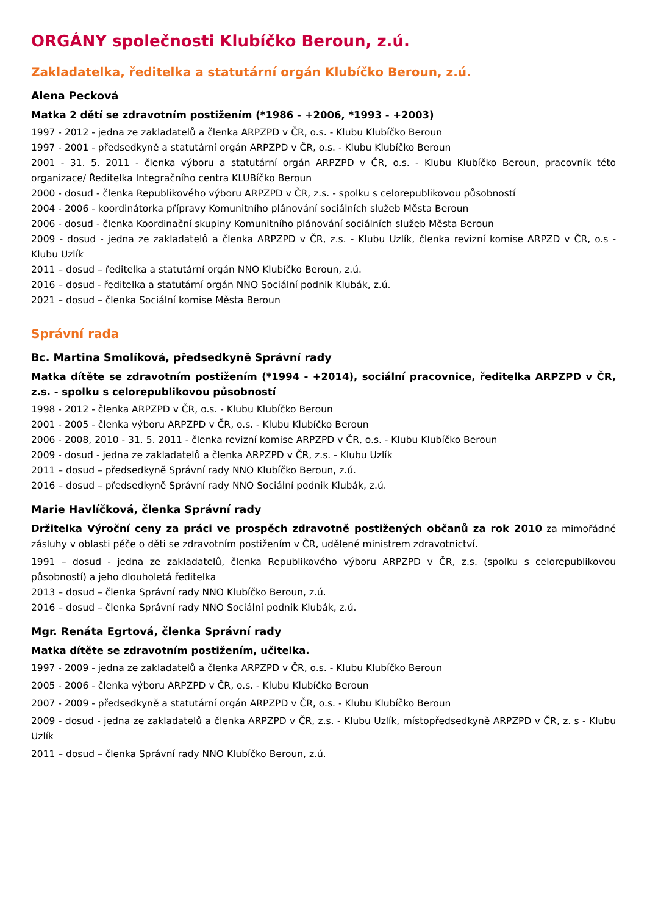ORGÁNY společnosti Klubíčko Beroun, z.ú.
Zakladatelka, ředitelka a statutární orgán Klubíčko Beroun, z.ú.
Alena Pecková
Matka 2 dětí se zdravotním postižením (*1986 - +2006, *1993 - +2003)
1997 - 2012 - jedna ze zakladatelů a členka ARPZPD v ČR, o.s. - Klubu Klubíčko Beroun
1997 - 2001 - předsedkyně a statutární orgán ARPZPD v ČR, o.s. - Klubu Klubíčko Beroun
2001 - 31. 5. 2011 - členka výboru a statutární orgán ARPZPD v ČR, o.s. - Klubu Klubíčko Beroun, pracovník této organizace/ Ředitelka Integračního centra KLUBíčko Beroun
2000 - dosud - členka Republikového výboru ARPZPD v ČR, z.s. - spolku s celorepublikovou působností
2004 - 2006 - koordinátorka přípravy Komunitního plánování sociálních služeb Města Beroun
2006 - dosud - členka Koordinační skupiny Komunitního plánování sociálních služeb Města Beroun
2009 - dosud - jedna ze zakladatelů a členka ARPZPD v ČR, z.s. - Klubu Uzlík, členka revizní komise ARPZD v ČR, o.s - Klubu Uzlík
2011 – dosud – ředitelka a statutární orgán NNO Klubíčko Beroun, z.ú.
2016 – dosud - ředitelka a statutární orgán NNO Sociální podnik Klubák, z.ú.
2021 – dosud – členka Sociální komise Města Beroun
Správní rada
Bc. Martina Smolíková, předsedkyně Správní rady
Matka dítěte se zdravotním postižením (*1994 - +2014), sociální pracovnice, ředitelka ARPZPD v ČR, z.s. - spolku s celorepublikovou působností
1998 - 2012 - členka ARPZPD v ČR, o.s. - Klubu Klubíčko Beroun
2001 - 2005 - členka výboru ARPZPD v ČR, o.s. - Klubu Klubíčko Beroun
2006 - 2008, 2010 - 31. 5. 2011 - členka revizní komise ARPZPD v ČR, o.s. - Klubu Klubíčko Beroun
2009 - dosud - jedna ze zakladatelů a členka ARPZPD v ČR, z.s. - Klubu Uzlík
2011 – dosud – předsedkyně Správní rady NNO Klubíčko Beroun, z.ú.
2016 – dosud – předsedkyně Správní rady NNO Sociální podnik Klubák, z.ú.
Marie Havlíčková, členka Správní rady
Držitelka Výroční ceny za práci ve prospěch zdravotně postižených občanů za rok 2010 za mimořádné zásluhy v oblasti péče o děti se zdravotním postižením v ČR, udělené ministrem zdravotnictví.
1991 – dosud - jedna ze zakladatelů, členka Republikového výboru ARPZPD v ČR, z.s. (spolku s celorepublikovou působností) a jeho dlouholetá ředitelka
2013 – dosud – členka Správní rady NNO Klubíčko Beroun, z.ú.
2016 – dosud – členka Správní rady NNO Sociální podnik Klubák, z.ú.
Mgr. Renáta Egrtová, členka Správní rady
Matka dítěte se zdravotním postižením, učitelka.
1997 - 2009 - jedna ze zakladatelů a členka ARPZPD v ČR, o.s. - Klubu Klubíčko Beroun
2005 - 2006 - členka výboru ARPZPD v ČR, o.s. - Klubu Klubíčko Beroun
2007 - 2009 - předsedkyně a statutární orgán ARPZPD v ČR, o.s. - Klubu Klubíčko Beroun
2009 - dosud - jedna ze zakladatelů a členka ARPZPD v ČR, z.s. - Klubu Uzlík, místopředsedkyně ARPZPD v ČR, z. s - Klubu Uzlík
2011 – dosud – členka Správní rady NNO Klubíčko Beroun, z.ú.